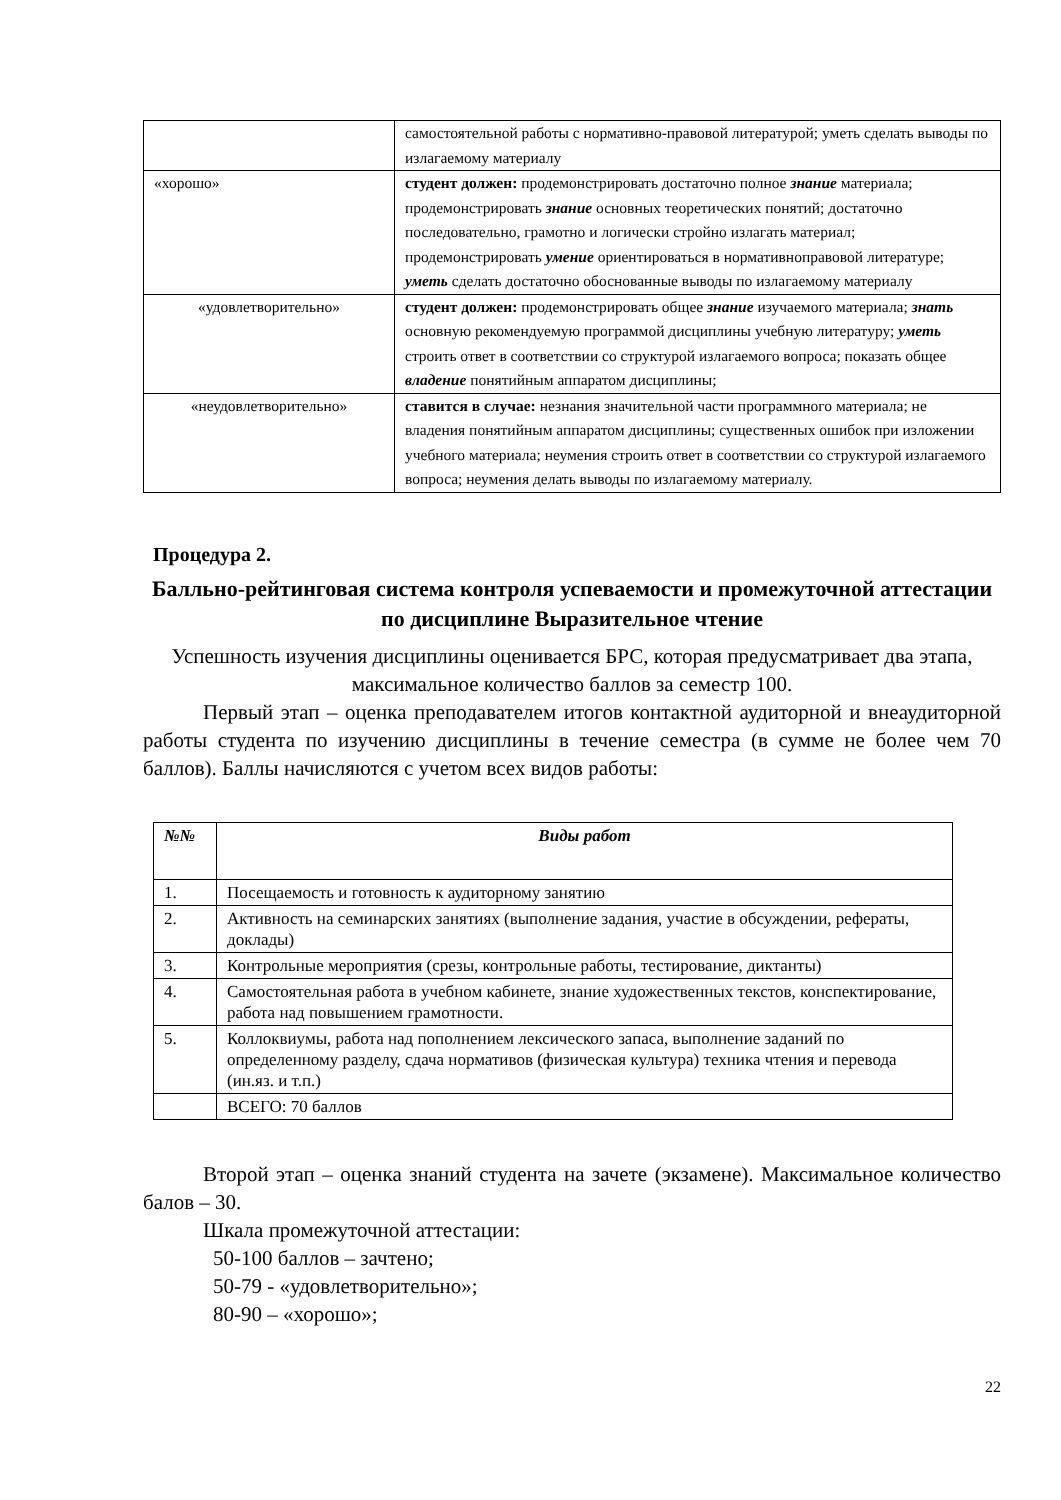| | самостоятельной работы с нормативно-правовой литературой; уметь сделать выводы по излагаемому материалу |
| «хорошо» | студент должен: продемонстрировать достаточно полное знание материала; продемонстрировать знание основных теоретических понятий; достаточно последовательно, грамотно и логически стройно излагать материал; продемонстрировать умение ориентироваться в нормативноправовой литературе; уметь сделать достаточно обоснованные выводы по излагаемому материалу |
| «удовлетворительно» | студент должен: продемонстрировать общее знание изучаемого материала; знать основную рекомендуемую программой дисциплины учебную литературу; уметь строить ответ в соответствии со структурой излагаемого вопроса; показать общее владение понятийным аппаратом дисциплины; |
| «неудовлетворительно» | ставится в случае: незнания значительной части программного материала; не владения понятийным аппаратом дисциплины; существенных ошибок при изложении учебного материала; неумения строить ответ в соответствии со структурой излагаемого вопроса; неумения делать выводы по излагаемому материалу. |
Процедура 2.
Балльно-рейтинговая система контроля успеваемости и промежуточной аттестации по дисциплине Выразительное чтение
Успешность изучения дисциплины оценивается БРС, которая предусматривает два этапа, максимальное количество баллов за семестр 100.
Первый этап – оценка преподавателем итогов контактной аудиторной и внеаудиторной работы студента по изучению дисциплины в течение семестра (в сумме не более чем 70 баллов). Баллы начисляются с учетом всех видов работы:
| №№ | Виды работ |
| --- | --- |
| 1. | Посещаемость и готовность к аудиторному занятию |
| 2. | Активность на семинарских занятиях (выполнение задания, участие в обсуждении, рефераты, доклады) |
| 3. | Контрольные мероприятия (срезы, контрольные работы, тестирование, диктанты) |
| 4. | Самостоятельная работа в учебном кабинете, знание художественных текстов, конспектирование, работа над повышением грамотности. |
| 5. | Коллоквиумы, работа над пополнением лексического запаса, выполнение заданий по определенному разделу, сдача нормативов (физическая культура) техника чтения и перевода (ин.яз. и т.п.) |
| | ВСЕГО: 70 баллов |
Второй этап – оценка знаний студента на зачете (экзамене). Максимальное количество балов – 30.
Шкала промежуточной аттестации:
50-100 баллов – зачтено;
50-79 - «удовлетворительно»;
80-90 – «хорошо»;
22